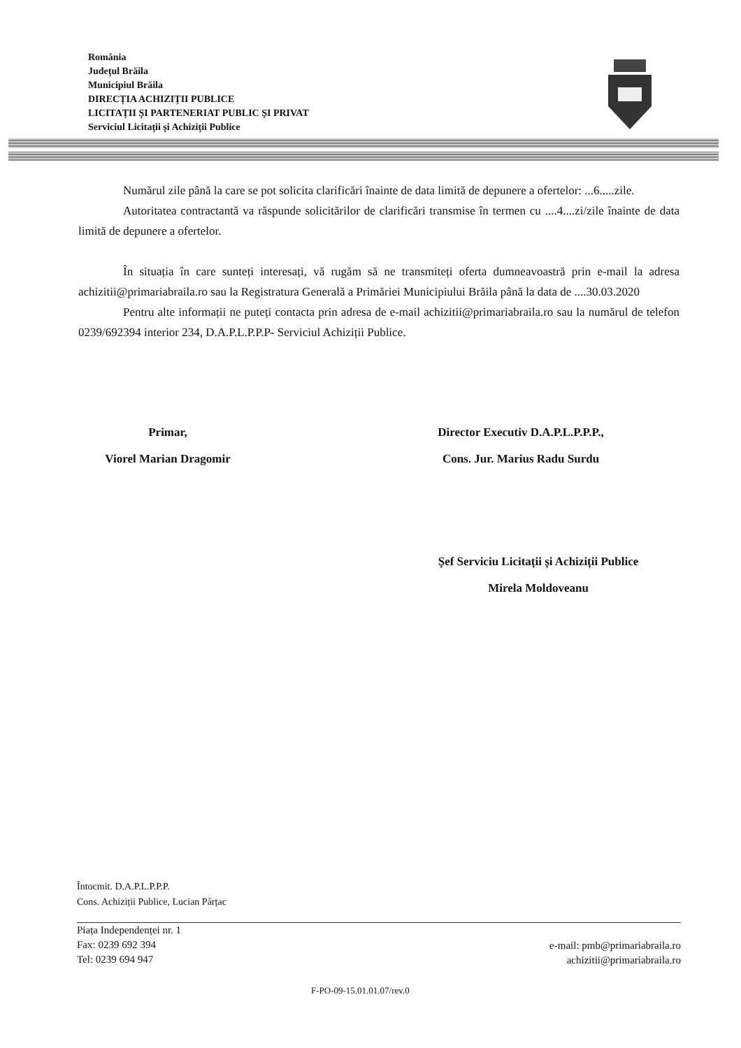România
Județul Brăila
Municipiul Brăila
DIRECȚIA ACHIZIȚII PUBLICE
LICITAȚII ȘI PARTENERIAT PUBLIC ȘI PRIVAT
Serviciul Licitații și Achiziții Publice
Numărul zile până la care se pot solicita clarificări înainte de data limită de depunere a ofertelor: ...6.....zile.
Autoritatea contractantă va răspunde solicitărilor de clarificări transmise în termen cu ....4....zi/zile înainte de data limită de depunere a ofertelor.
În situația în care sunteți interesați, vă rugăm să ne transmiteți oferta dumneavoastră prin e-mail la adresa achizitii@primariabraila.ro sau la Registratura Generală a Primăriei Municipiului Brăila până la data de ....30.03.2020
Pentru alte informații ne puteți contacta prin adresa de e-mail achizitii@primariabraila.ro sau la numărul de telefon 0239/692394 interior 234, D.A.P.L.P.P.P- Serviciul Achiziții Publice.
Primar,
Viorel Marian Dragomir
Director Executiv D.A.P.L.P.P.P.,
Cons. Jur. Marius Radu Surdu
Șef Serviciu Licitații și Achiziții Publice
Mirela Moldoveanu
Întocmit. D.A.P.L.P.P.P.
Cons. Achiziții Publice, Lucian Pârțac
Piața Independenței nr. 1
Fax: 0239 692 394
Tel: 0239 694 947
e-mail: pmb@primariabraila.ro
achizitii@primariabraila.ro
F-PO-09-15.01.01.07/rev.0